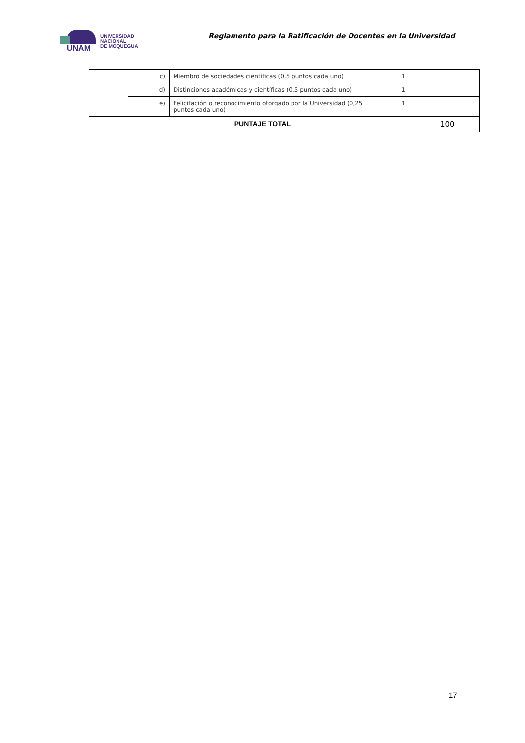UNAM
UNIVERSIDAD
NACIONAL
DE MOQUEGUA
Reglamento para la Ratificación de Docentes en la Universidad
| | c) | Miembro de sociedades científicas (0,5 puntos cada uno) | 1 | |
| | d) | Distinciones académicas y científicas (0,5 puntos cada uno) | 1 | |
| | e) | Felicitación o reconocimiento otorgado por la Universidad (0,25 puntos cada uno) | 1 | |
| PUNTAJE TOTAL | | | | 100 |
17